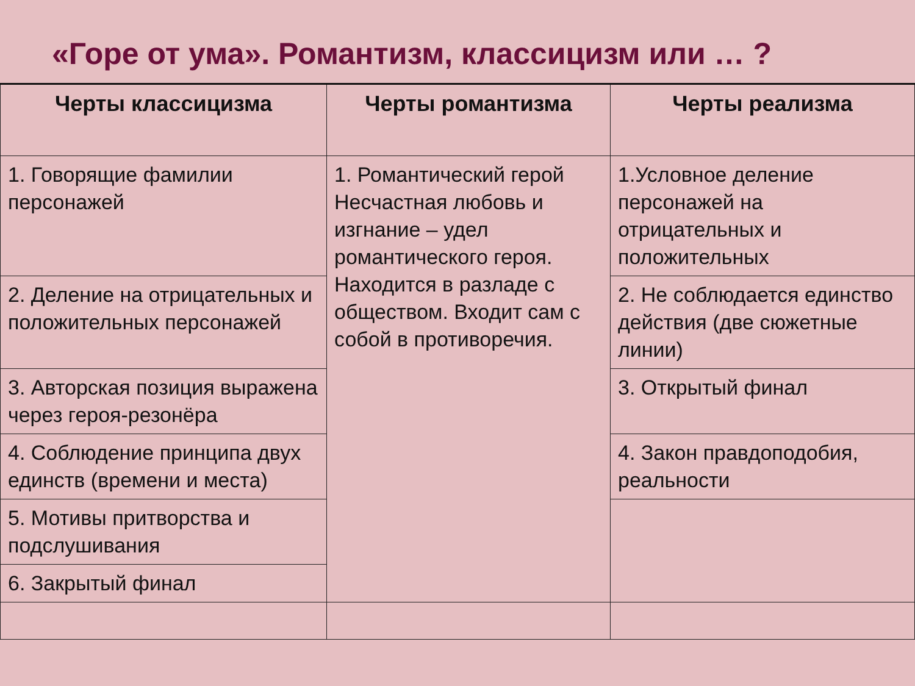«Горе от ума». Романтизм, классицизм или … ?
| Черты классицизма | Черты романтизма | Черты реализма |
| --- | --- | --- |
| 1. Говорящие фамилии персонажей | 1. Романтический герой Несчастная любовь и изгнание – удел романтического героя. Находится в разладе с обществом. Входит сам с собой в противоречия. | 1.Условное деление персонажей на отрицательных и положительных |
| 2. Деление на отрицательных и положительных персонажей | | 2. Не соблюдается единство действия (две сюжетные линии) |
| 3. Авторская позиция выражена через героя-резонёра | | 3. Открытый финал |
| 4. Соблюдение принципа двух единств (времени и места) | | 4. Закон правдоподобия, реальности |
| 5. Мотивы притворства и подслушивания | | |
| 6. Закрытый финал | | |